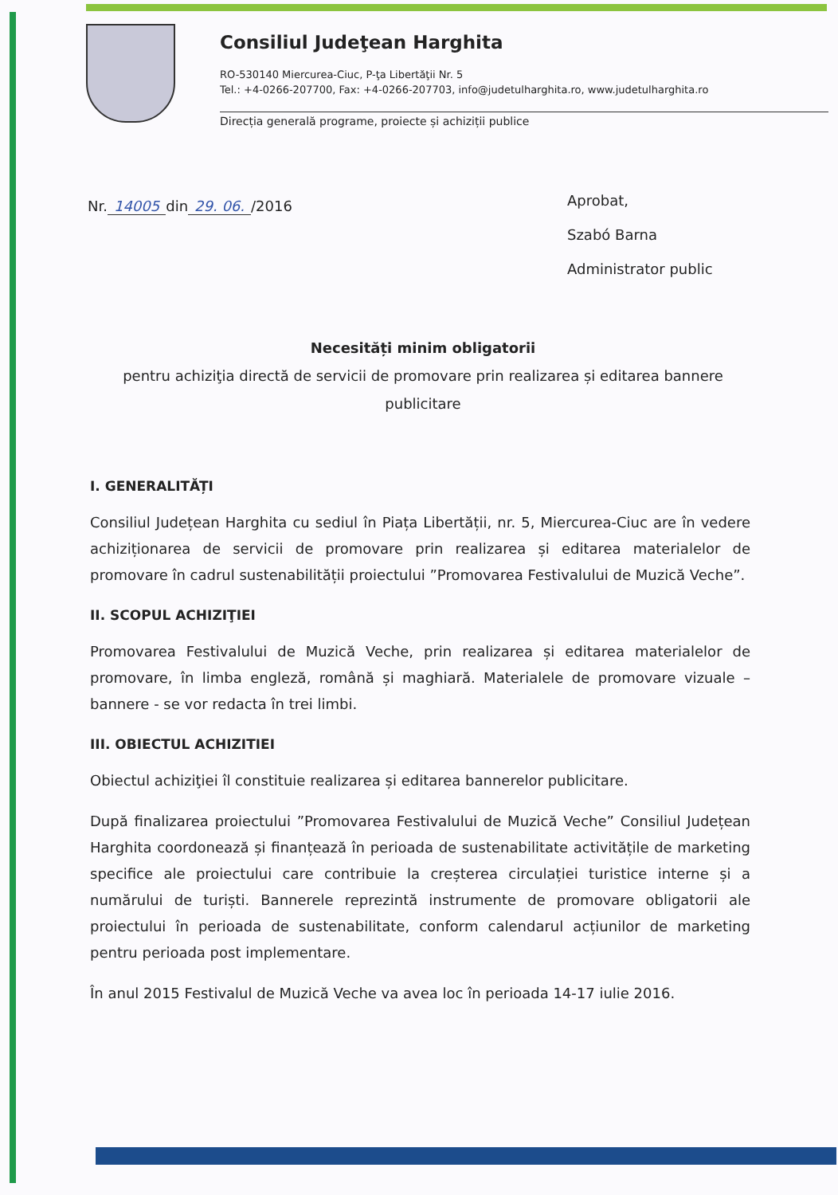Consiliul Judeţean Harghita
RO-530140 Miercurea-Ciuc, P-ţa Libertăţii Nr. 5
Tel.: +4-0266-207700, Fax: +4-0266-207703, info@judetulharghita.ro, www.judetulharghita.ro
Direcția generală programe, proiecte și achiziții publice
Nr. 14005 din 29. 06. /2016
Aprobat,
Szabó Barna
Administrator public
Necesități minim obligatorii
pentru achiziţia directă de servicii de promovare prin realizarea și editarea bannere publicitare
I. GENERALITĂȚI
Consiliul Județean Harghita cu sediul în Piața Libertății, nr. 5, Miercurea-Ciuc are în vedere achiziționarea de servicii de promovare prin realizarea și editarea materialelor de promovare în cadrul sustenabilității proiectului ”Promovarea Festivalului de Muzică Veche”.
II. SCOPUL ACHIZIŢIEI
Promovarea Festivalului de Muzică Veche, prin realizarea și editarea materialelor de promovare, în limba engleză, română și maghiară. Materialele de promovare vizuale – bannere - se vor redacta în trei limbi.
III. OBIECTUL ACHIZITIEI
Obiectul achiziţiei îl constituie realizarea și editarea bannerelor publicitare.
După finalizarea proiectului ”Promovarea Festivalului de Muzică Veche” Consiliul Județean Harghita coordonează și finanțează în perioada de sustenabilitate activitățile de marketing specifice ale proiectului care contribuie la creșterea circulației turistice interne și a numărului de turiști. Bannerele reprezintă instrumente de promovare obligatorii ale proiectului în perioada de sustenabilitate, conform calendarul acțiunilor de marketing pentru perioada post implementare.
În anul 2015 Festivalul de Muzică Veche va avea loc în perioada 14-17 iulie 2016.